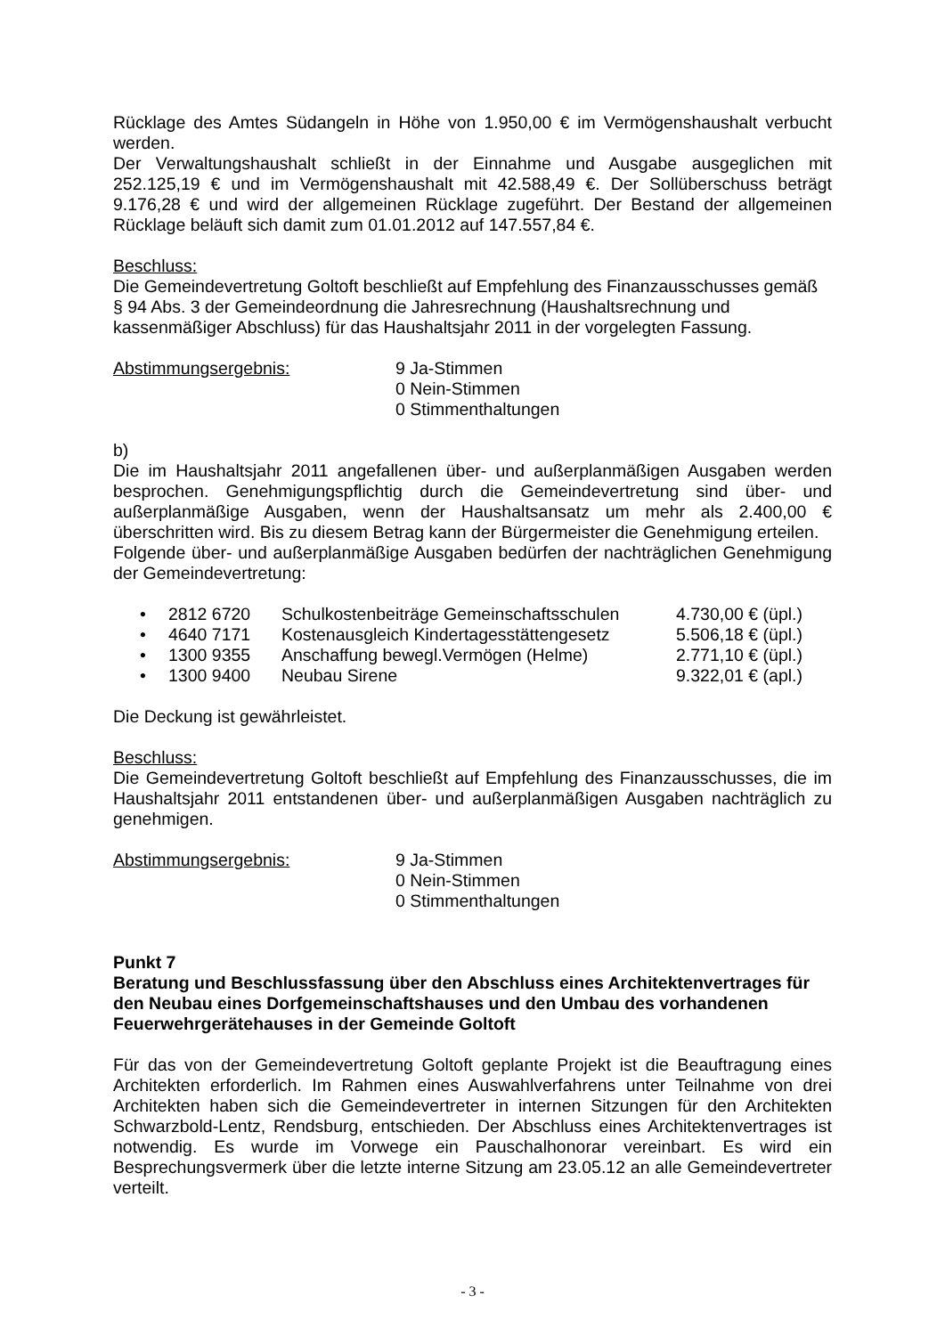Rücklage des Amtes Südangeln in Höhe von 1.950,00 € im Vermögenshaushalt verbucht werden.
Der Verwaltungshaushalt schließt in der Einnahme und Ausgabe ausgeglichen mit 252.125,19 € und im Vermögenshaushalt mit 42.588,49 €. Der Sollüberschuss beträgt 9.176,28 € und wird der allgemeinen Rücklage zugeführt. Der Bestand der allgemeinen Rücklage beläuft sich damit zum 01.01.2012 auf 147.557,84 €.
Beschluss:
Die Gemeindevertretung Goltoft beschließt auf Empfehlung des Finanzausschusses gemäß
§ 94 Abs. 3 der Gemeindeordnung die Jahresrechnung (Haushaltsrechnung und
kassenmäßiger Abschluss) für das Haushaltsjahr 2011 in der vorgelegten Fassung.
Abstimmungsergebnis: 9 Ja-Stimmen
0 Nein-Stimmen
0 Stimmenthaltungen
b)
Die im Haushaltsjahr 2011 angefallenen über- und außerplanmäßigen Ausgaben werden besprochen. Genehmigungspflichtig durch die Gemeindevertretung sind über- und außerplanmäßige Ausgaben, wenn der Haushaltsansatz um mehr als 2.400,00 € überschritten wird. Bis zu diesem Betrag kann der Bürgermeister die Genehmigung erteilen.
Folgende über- und außerplanmäßige Ausgaben bedürfen der nachträglichen Genehmigung der Gemeindevertretung:
• 2812 6720 Schulkostenbeiträge Gemeinschaftsschulen 4.730,00 € (üpl.)
• 4640 7171 Kostenausgleich Kindertagesstättengesetz 5.506,18 € (üpl.)
• 1300 9355 Anschaffung bewegl.Vermögen (Helme) 2.771,10 € (üpl.)
• 1300 9400 Neubau Sirene 9.322,01 € (apl.)
Die Deckung ist gewährleistet.
Beschluss:
Die Gemeindevertretung Goltoft beschließt auf Empfehlung des Finanzausschusses, die im Haushaltsjahr 2011 entstandenen über- und außerplanmäßigen Ausgaben nachträglich zu genehmigen.
Abstimmungsergebnis: 9 Ja-Stimmen
0 Nein-Stimmen
0 Stimmenthaltungen
Punkt 7
Beratung und Beschlussfassung über den Abschluss eines Architektenvertrages für den Neubau eines Dorfgemeinschaftshauses und den Umbau des vorhandenen Feuerwehrgerätehauses in der Gemeinde Goltoft
Für das von der Gemeindevertretung Goltoft geplante Projekt ist die Beauftragung eines Architekten erforderlich. Im Rahmen eines Auswahlverfahrens unter Teilnahme von drei Architekten haben sich die Gemeindevertreter in internen Sitzungen für den Architekten Schwarzbold-Lentz, Rendsburg, entschieden. Der Abschluss eines Architektenvertrages ist notwendig. Es wurde im Vorwege ein Pauschalhonorar vereinbart. Es wird ein Besprechungsvermerk über die letzte interne Sitzung am 23.05.12 an alle Gemeindevertreter verteilt.
- 3 -